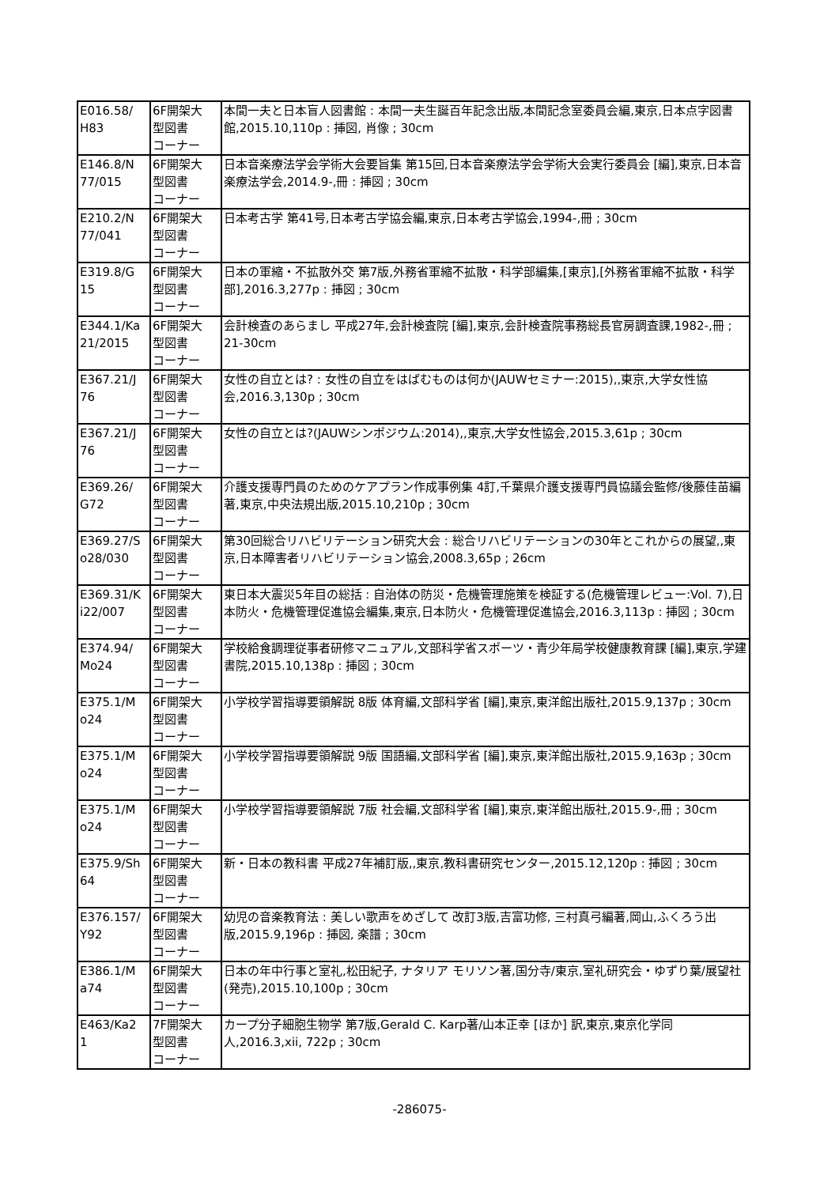| E016.58/ H83 | 6F開架大 型図書 コーナー | 本間一夫と日本盲人図書館 : 本間一夫生誕百年記念出版,本間記念室委員会編,東京,日本点字図書館,2015.10,110p : 挿図, 肖像 ; 30cm |
| E146.8/N 77/015 | 6F開架大 型図書 コーナー | 日本音楽療法学会学術大会要旨集 第15回,日本音楽療法学会学術大会実行委員会 [編],東京,日本音楽療法学会,2014.9-,冊 : 挿図 ; 30cm |
| E210.2/N 77/041 | 6F開架大 型図書 コーナー | 日本考古学 第41号,日本考古学協会編,東京,日本考古学協会,1994-,冊 ; 30cm |
| E319.8/G 15 | 6F開架大 型図書 コーナー | 日本の軍縮・不拡散外交 第7版,外務省軍縮不拡散・科学部編集,[東京],[外務省軍縮不拡散・科学部],2016.3,277p : 挿図 ; 30cm |
| E344.1/Ka 21/2015 | 6F開架大 型図書 コーナー | 会計検査のあらまし 平成27年,会計検査院 [編],東京,会計検査院事務総長官房調査課,1982-,冊 ; 21-30cm |
| E367.21/J 76 | 6F開架大 型図書 コーナー | 女性の自立とは? : 女性の自立をはばむものは何か(JAUWセミナー:2015),,東京,大学女性協会,2016.3,130p ; 30cm |
| E367.21/J 76 | 6F開架大 型図書 コーナー | 女性の自立とは?(JAUWシンポジウム:2014),,東京,大学女性協会,2015.3,61p ; 30cm |
| E369.26/ G72 | 6F開架大 型図書 コーナー | 介護支援専門員のためのケアプラン作成事例集 4訂,千葉県介護支援専門員協議会監修/後藤佳苗編著,東京,中央法規出版,2015.10,210p ; 30cm |
| E369.27/S o28/030 | 6F開架大 型図書 コーナー | 第30回総合リハビリテーション研究大会 : 総合リハビリテーションの30年とこれからの展望,,東京,日本障害者リハビリテーション協会,2008.3,65p ; 26cm |
| E369.31/K i22/007 | 6F開架大 型図書 コーナー | 東日本大震災5年目の総括 : 自治体の防災・危機管理施策を検証する(危機管理レビュー:Vol. 7),日本防火・危機管理促進協会編集,東京,日本防火・危機管理促進協会,2016.3,113p : 挿図 ; 30cm |
| E374.94/ Mo24 | 6F開架大 型図書 コーナー | 学校給食調理従事者研修マニュアル,文部科学省スポーツ・青少年局学校健康教育課 [編],東京,学建書院,2015.10,138p : 挿図 ; 30cm |
| E375.1/M o24 | 6F開架大 型図書 コーナー | 小学校学習指導要領解説 8版 体育編,文部科学省 [編],東京,東洋館出版社,2015.9,137p ; 30cm |
| E375.1/M o24 | 6F開架大 型図書 コーナー | 小学校学習指導要領解説 9版 国語編,文部科学省 [編],東京,東洋館出版社,2015.9,163p ; 30cm |
| E375.1/M o24 | 6F開架大 型図書 コーナー | 小学校学習指導要領解説 7版 社会編,文部科学省 [編],東京,東洋館出版社,2015.9-,冊 ; 30cm |
| E375.9/Sh 64 | 6F開架大 型図書 コーナー | 新・日本の教科書 平成27年補訂版,,東京,教科書研究センター,2015.12,120p : 挿図 ; 30cm |
| E376.157/ Y92 | 6F開架大 型図書 コーナー | 幼児の音楽教育法 : 美しい歌声をめざして 改訂3版,吉富功修, 三村真弓編著,岡山,ふくろう出版,2015.9,196p : 挿図, 楽譜 ; 30cm |
| E386.1/M a74 | 6F開架大 型図書 コーナー | 日本の年中行事と室礼,松田紀子, ナタリア モリソン著,国分寺/東京,室礼研究会・ゆずり葉/展望社 (発売),2015.10,100p ; 30cm |
| E463/Ka2 1 | 7F開架大 型図書 コーナー | カープ分子細胞生物学 第7版,Gerald C. Karp著/山本正幸 [ほか] 訳,東京,東京化学同人,2016.3,xii, 722p ; 30cm |
-286075-